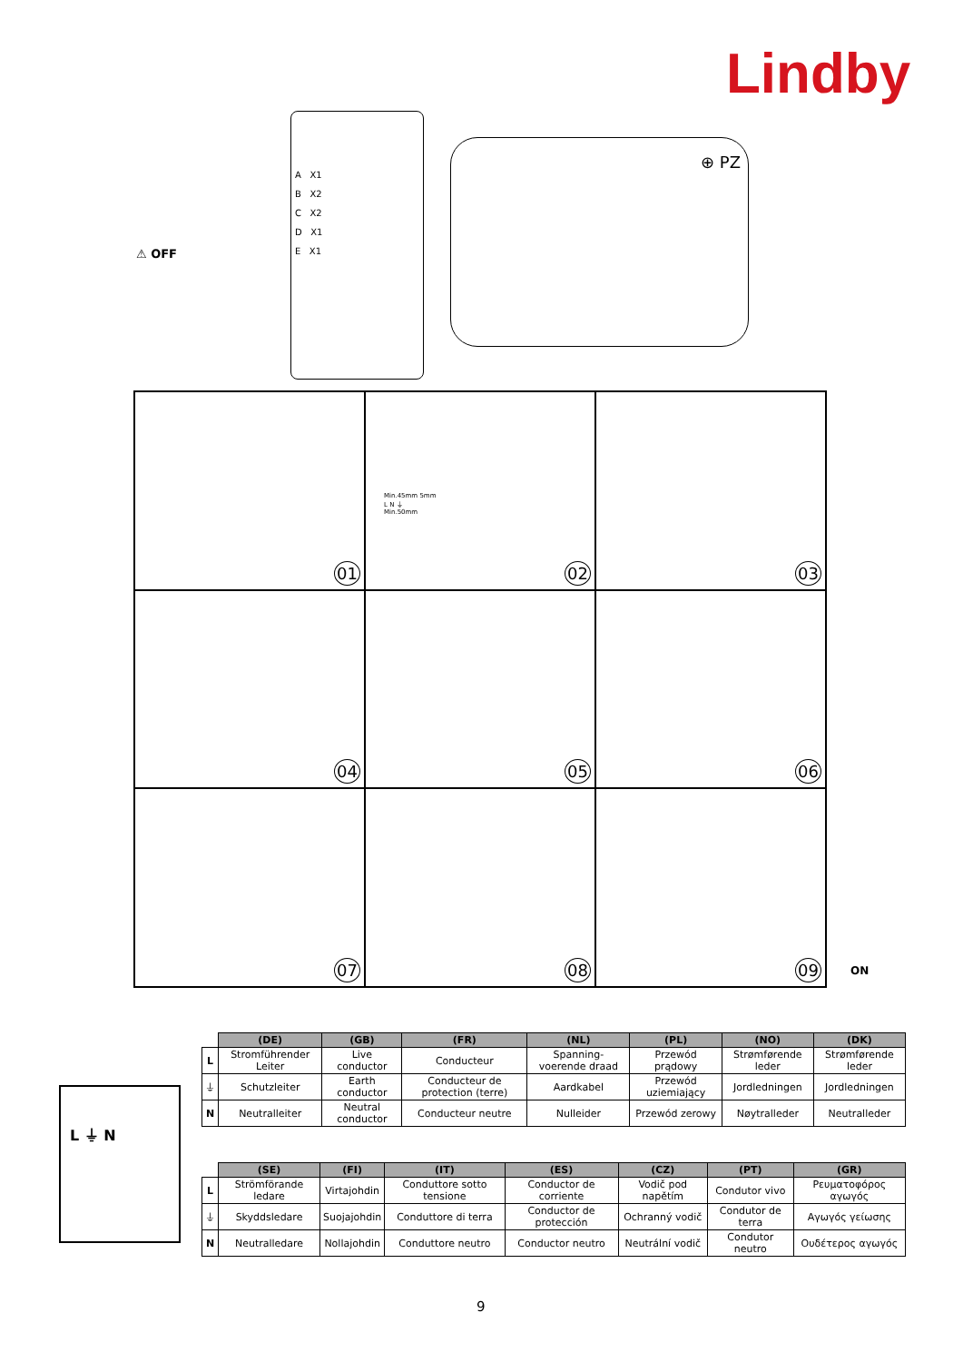Lindby
⚠ OFF
A X1
B X2
C X2
D X1
E X1
⊕ PZ
01
02
Min.45mm 5mm
L N ⏚
Min.50mm
03
04
05
06
07
08
09
ON
L ⏚ N
| | (DE) | (GB) | (FR) | (NL) | (PL) | (NO) | (DK) |
| --- | --- | --- | --- | --- | --- | --- | --- |
| L | Stromführender Leiter | Live conductor | Conducteur | Spanning-voerende draad | Przewód prądowy | Strømførende leder | Strømførende leder |
| ⏚ | Schutzleiter | Earth conductor | Conducteur de protection (terre) | Aardkabel | Przewód uziemiający | Jordledningen | Jordledningen |
| N | Neutralleiter | Neutral conductor | Conducteur neutre | Nulleider | Przewód zerowy | Nøytralleder | Neutralleder |
| | (SE) | (FI) | (IT) | (ES) | (CZ) | (PT) | (GR) |
| --- | --- | --- | --- | --- | --- | --- | --- |
| L | Strömförande ledare | Virtajohdin | Conduttore sotto tensione | Conductor de corriente | Vodič pod napětím | Condutor vivo | Ρευματοφόρος αγωγός |
| ⏚ | Skyddsledare | Suojajohdin | Conduttore di terra | Conductor de protección | Ochranný vodič | Condutor de terra | Αγωγός γείωσης |
| N | Neutralledare | Nollajohdin | Conduttore neutro | Conductor neutro | Neutrální vodič | Condutor neutro | Ουδέτερος αγωγός |
9